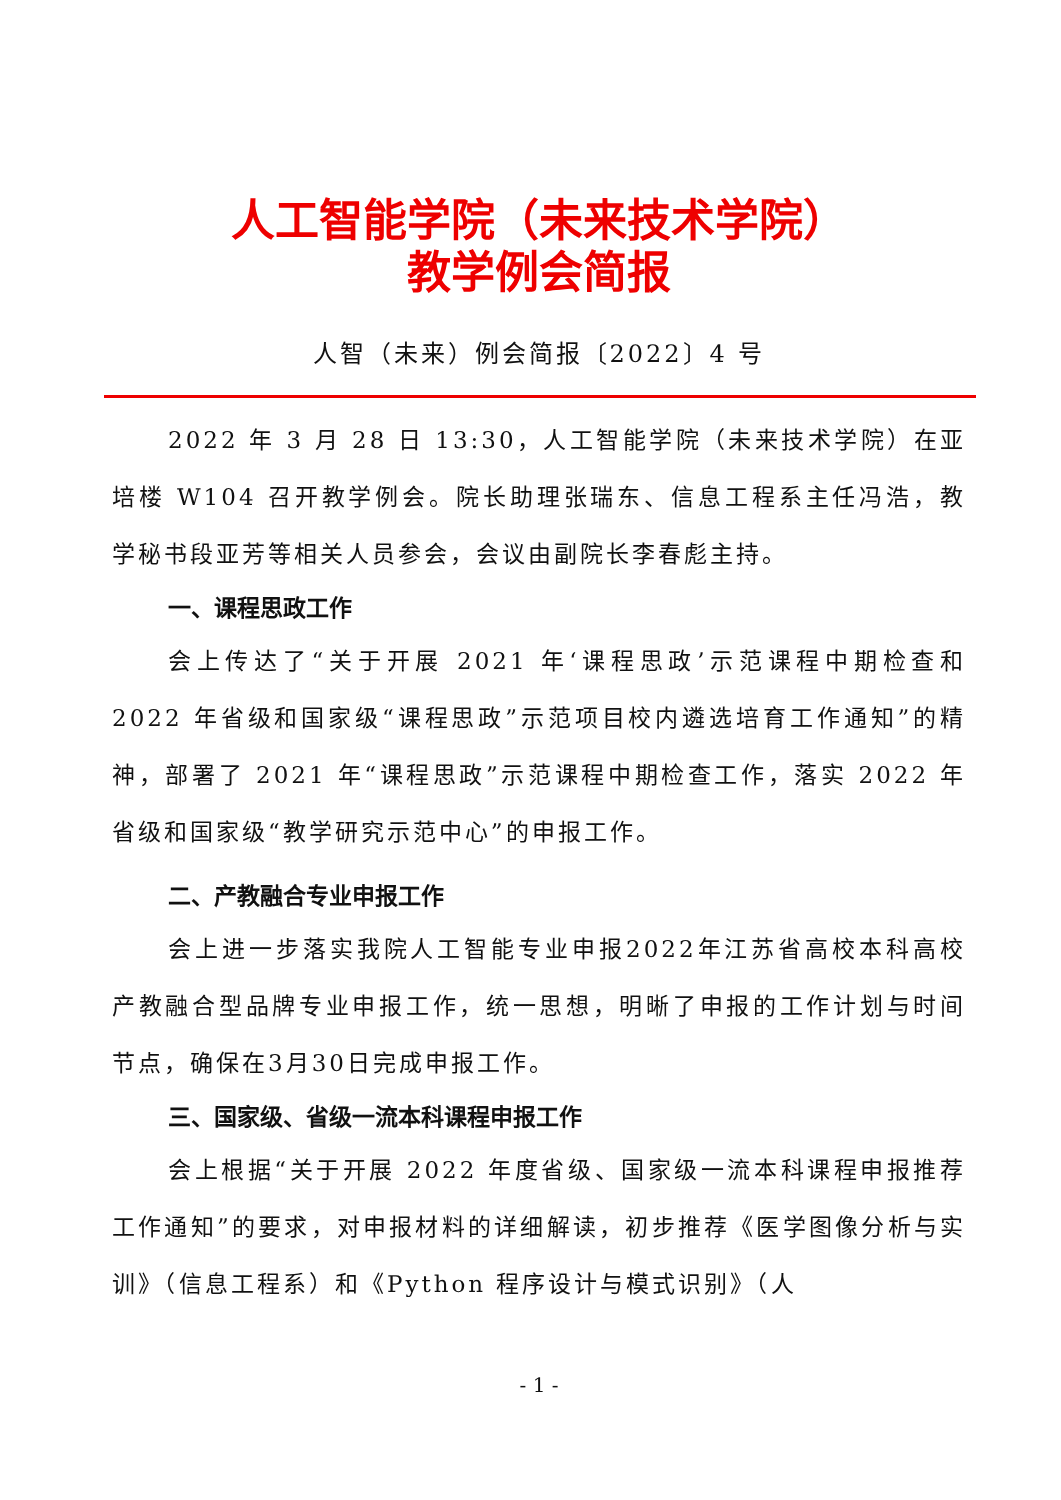人工智能学院（未来技术学院）
教学例会简报
人智（未来）例会简报〔2022〕4 号
2022 年 3 月 28 日 13:30，人工智能学院（未来技术学院）在亚培楼 W104 召开教学例会。院长助理张瑞东、信息工程系主任冯浩，教学秘书段亚芳等相关人员参会，会议由副院长李春彪主持。
一、课程思政工作
会上传达了“关于开展 2021 年‘课程思政’示范课程中期检查和 2022 年省级和国家级“课程思政”示范项目校内遴选培育工作通知”的精神，部署了 2021 年“课程思政”示范课程中期检查工作，落实 2022 年省级和国家级“教学研究示范中心”的申报工作。
二、产教融合专业申报工作
会上进一步落实我院人工智能专业申报2022年江苏省高校本科高校产教融合型品牌专业申报工作，统一思想，明晰了申报的工作计划与时间节点，确保在3月30日完成申报工作。
三、国家级、省级一流本科课程申报工作
会上根据“关于开展 2022 年度省级、国家级一流本科课程申报推荐工作通知”的要求，对申报材料的详细解读，初步推荐《医学图像分析与实训》（信息工程系）和《Python 程序设计与模式识别》（人
- 1 -